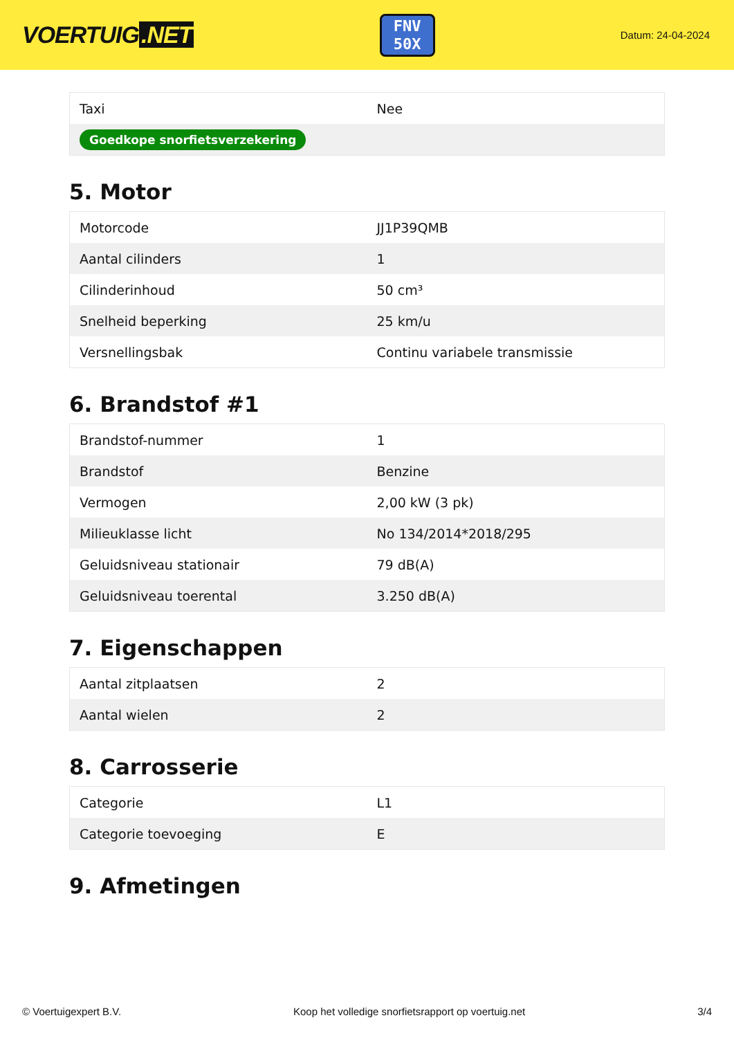VOERTUIG.NET
FNV
50X
Datum: 24-04-2024
| Taxi | Nee |
| Goedkope snorfietsverzekering | |
5. Motor
| Motorcode | JJ1P39QMB |
| Aantal cilinders | 1 |
| Cilinderinhoud | 50 cm³ |
| Snelheid beperking | 25 km/u |
| Versnellingsbak | Continu variabele transmissie |
6. Brandstof #1
| Brandstof-nummer | 1 |
| Brandstof | Benzine |
| Vermogen | 2,00 kW (3 pk) |
| Milieuklasse licht | No 134/2014*2018/295 |
| Geluidsniveau stationair | 79 dB(A) |
| Geluidsniveau toerental | 3.250 dB(A) |
7. Eigenschappen
| Aantal zitplaatsen | 2 |
| Aantal wielen | 2 |
8. Carrosserie
| Categorie | L1 |
| Categorie toevoeging | E |
9. Afmetingen
© Voertuigexpert B.V. Koop het volledige snorfietsrapport op voertuig.net 3/4